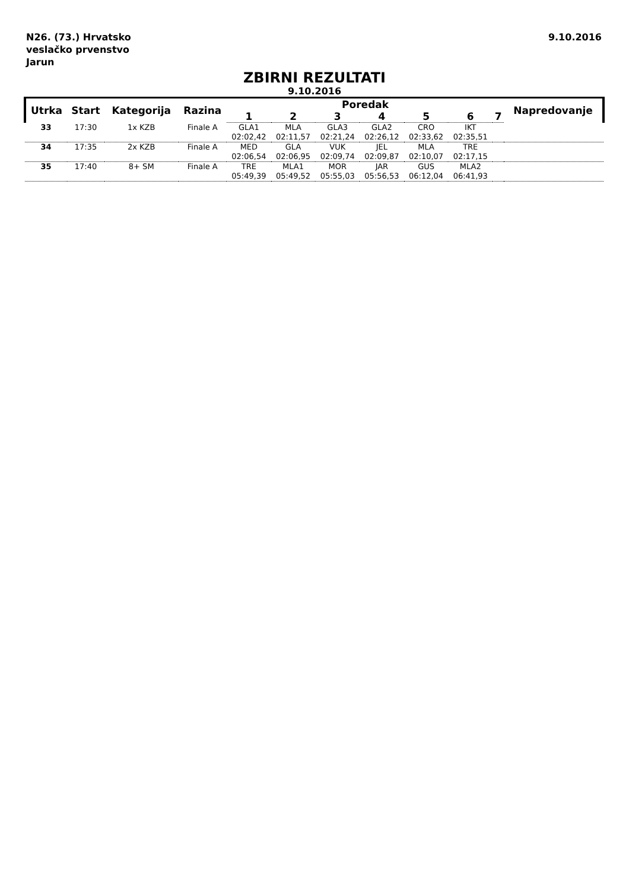N26. (73.) Hrvatsko
veslačko prvenstvo
Jarun
9.10.2016
ZBIRNI REZULTATI
9.10.2016
| Utrka | Start | Kategorija | Razina | Poredak | | | | | | | Napredovanje |
| --- | --- | --- | --- | --- | --- | --- | --- | --- | --- | --- | --- |
| | | | | 1 | 2 | 3 | 4 | 5 | 6 | 7 | |
| 33 | 17:30 | 1x KZB | Finale A | GLA1 | MLA | GLA3 | GLA2 | CRO | IKT | | |
| | | | | 02:02,42 | 02:11,57 | 02:21,24 | 02:26,12 | 02:33,62 | 02:35,51 | | |
| 34 | 17:35 | 2x KZB | Finale A | MED | GLA | VUK | JEL | MLA | TRE | | |
| | | | | 02:06,54 | 02:06,95 | 02:09,74 | 02:09,87 | 02:10,07 | 02:17,15 | | |
| 35 | 17:40 | 8+ SM | Finale A | TRE | MLA1 | MOR | JAR | GUS | MLA2 | | |
| | | | | 05:49,39 | 05:49,52 | 05:55,03 | 05:56,53 | 06:12,04 | 06:41,93 | | |